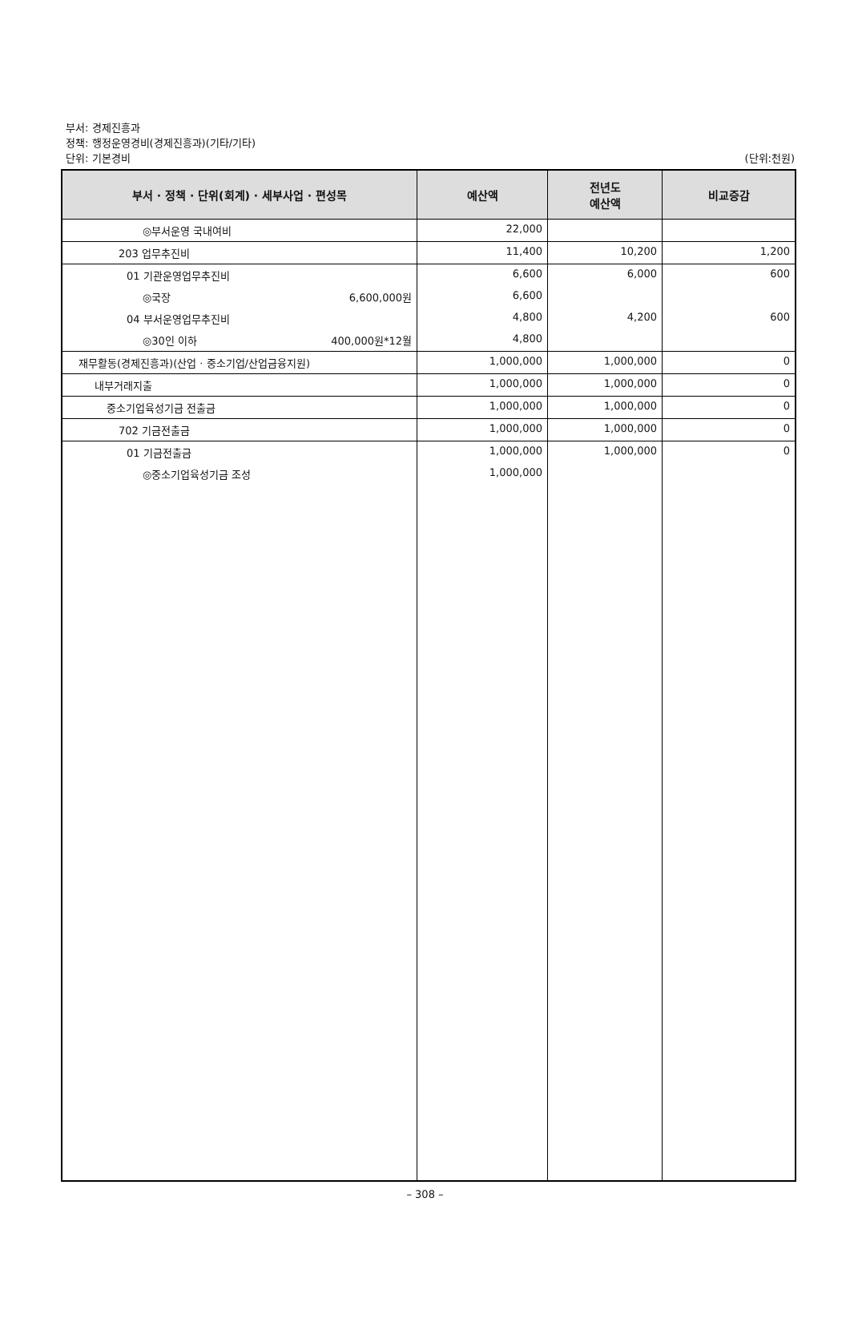부서: 경제진흥과
정책: 행정운영경비(경제진흥과)(기타/기타)
단위: 기본경비
(단위:천원)
| 부서 · 정책 · 단위(회계) · 세부사업 · 편성목 | 예산액 | 전년도 예산액 | 비교증감 |
| --- | --- | --- | --- |
| ◎부서운영 국내여비 | 22,000 | | |
| 203 업무추진비 | 11,400 | 10,200 | 1,200 |
| 01 기관운영업무추진비 | 6,600 | 6,000 | 600 |
| ◎국장 6,600,000원 | 6,600 | | |
| 04 부서운영업무추진비 | 4,800 | 4,200 | 600 |
| ◎30인 이하 400,000원*12월 | 4,800 | | |
| 재무활동(경제진흥과)(산업 · 중소기업/산업금융지원) | 1,000,000 | 1,000,000 | 0 |
| 내부거래지출 | 1,000,000 | 1,000,000 | 0 |
| 중소기업육성기금 전출금 | 1,000,000 | 1,000,000 | 0 |
| 702 기금전출금 | 1,000,000 | 1,000,000 | 0 |
| 01 기금전출금 | 1,000,000 | 1,000,000 | 0 |
| ◎중소기업육성기금 조성 | 1,000,000 | | |
– 308 –